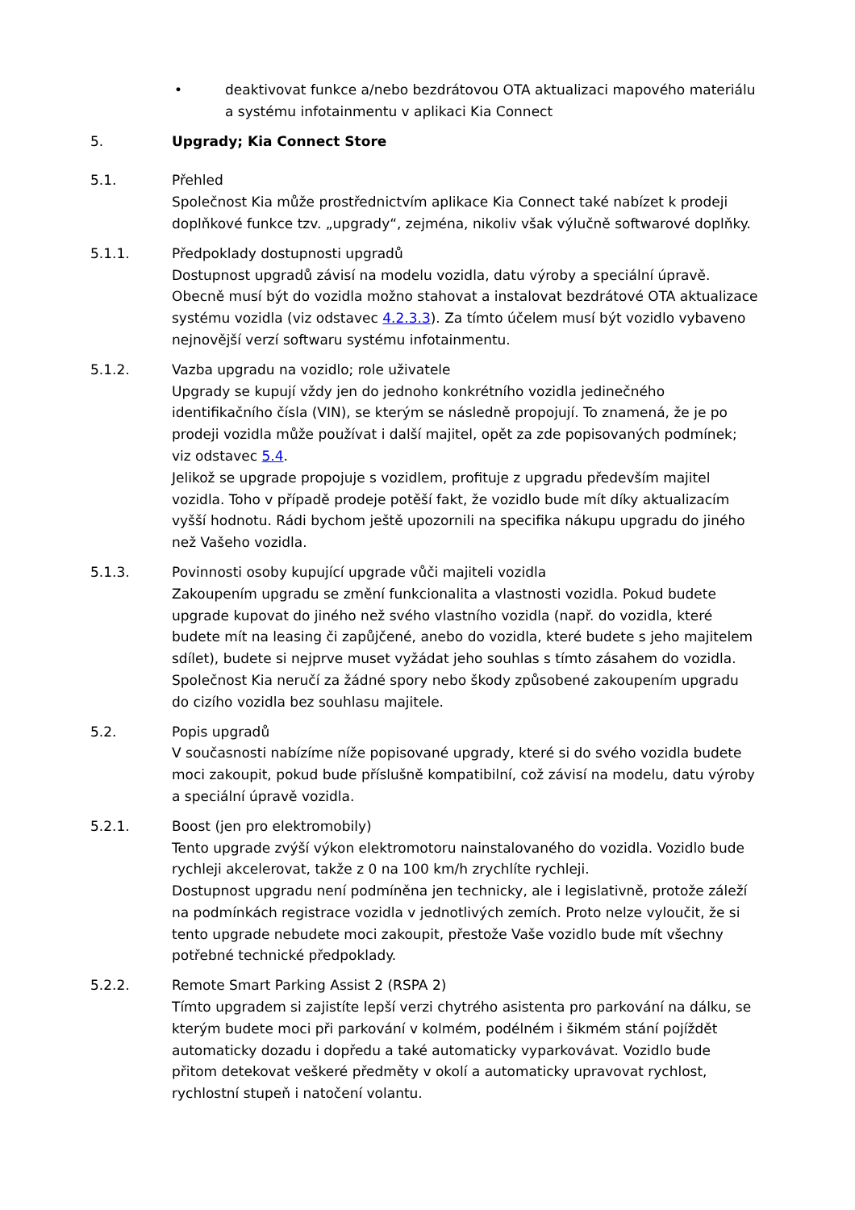• deaktivovat funkce a/nebo bezdrátovou OTA aktualizaci mapového materiálu a systému infotainmentu v aplikaci Kia Connect
5. Upgrady; Kia Connect Store
5.1. Přehled
Společnost Kia může prostřednictvím aplikace Kia Connect také nabízet k prodeji doplňkové funkce tzv. „upgrady“, zejména, nikoliv však výlučně softwarové doplňky.
5.1.1. Předpoklady dostupnosti upgradů
Dostupnost upgradů závisí na modelu vozidla, datu výroby a speciální úpravě. Obecně musí být do vozidla možno stahovat a instalovat bezdrátové OTA aktualizace systému vozidla (viz odstavec 4.2.3.3). Za tímto účelem musí být vozidlo vybaveno nejnovější verzí softwaru systému infotainmentu.
5.1.2. Vazba upgradu na vozidlo; role uživatele
Upgrady se kupují vždy jen do jednoho konkrétního vozidla jedinečného identifikačního čísla (VIN), se kterým se následně propojují. To znamená, že je po prodeji vozidla může používat i další majitel, opět za zde popisovaných podmínek; viz odstavec 5.4.
Jelikož se upgrade propojuje s vozidlem, profituje z upgradu především majitel vozidla. Toho v případě prodeje potěší fakt, že vozidlo bude mít díky aktualizacím vyšší hodnotu. Rádi bychom ještě upozornili na specifika nákupu upgradu do jiného než Vašeho vozidla.
5.1.3. Povinnosti osoby kupující upgrade vůči majiteli vozidla
Zakoupením upgradu se změní funkcionalita a vlastnosti vozidla. Pokud budete upgrade kupovat do jiného než svého vlastního vozidla (např. do vozidla, které budete mít na leasing či zapůjčené, anebo do vozidla, které budete s jeho majitelem sdílet), budete si nejprve muset vyžádat jeho souhlas s tímto zásahem do vozidla. Společnost Kia neručí za žádné spory nebo škody způsobené zakoupením upgradu do cizího vozidla bez souhlasu majitele.
5.2. Popis upgradů
V současnosti nabízíme níže popisované upgrady, které si do svého vozidla budete moci zakoupit, pokud bude příslušně kompatibilní, což závisí na modelu, datu výroby a speciální úpravě vozidla.
5.2.1. Boost (jen pro elektromobily)
Tento upgrade zvýší výkon elektromotoru nainstalovaného do vozidla. Vozidlo bude rychleji akcelerovat, takže z 0 na 100 km/h zrychlíte rychleji.
Dostupnost upgradu není podmíněna jen technicky, ale i legislativně, protože záleží na podmínkách registrace vozidla v jednotlivých zemích. Proto nelze vyloučit, že si tento upgrade nebudete moci zakoupit, přestože Vaše vozidlo bude mít všechny potřebné technické předpoklady.
5.2.2. Remote Smart Parking Assist 2 (RSPA 2)
Tímto upgradem si zajistíte lepší verzi chytrého asistenta pro parkování na dálku, se kterým budete moci při parkování v kolmém, podélném i šikmém stání pojíždět automaticky dozadu i dopředu a také automaticky vyparkovávat. Vozidlo bude přitom detekovat veškeré předměty v okolí a automaticky upravovat rychlost, rychlostní stupeň i natočení volantu.